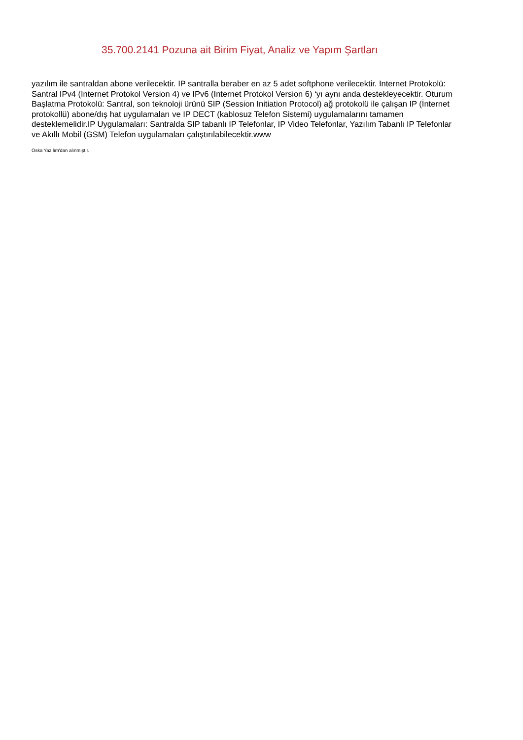35.700.2141 Pozuna ait Birim Fiyat, Analiz ve Yapım Şartları
yazılım ile santraldan abone verilecektir. IP santralla beraber en az 5 adet softphone verilecektir. Internet Protokolü: Santral IPv4 (Internet Protokol Version 4) ve IPv6 (Internet Protokol Version 6) ‘yı aynı anda destekleyecektir. Oturum Başlatma Protokolü: Santral, son teknoloji ürünü SIP (Session Initiation Protocol) ağ protokolü ile çalışan IP (İnternet protokollü) abone/dış hat uygulamaları ve IP DECT (kablosuz Telefon Sistemi) uygulamalarını tamamen desteklemelidir.IP Uygulamaları: Santralda SIP tabanlı IP Telefonlar, IP Video Telefonlar, Yazılım Tabanlı IP Telefonlar ve Akıllı Mobil (GSM) Telefon uygulamaları çalıştırılabilecektir.www
Oska Yazılım'dan alınmıştır.